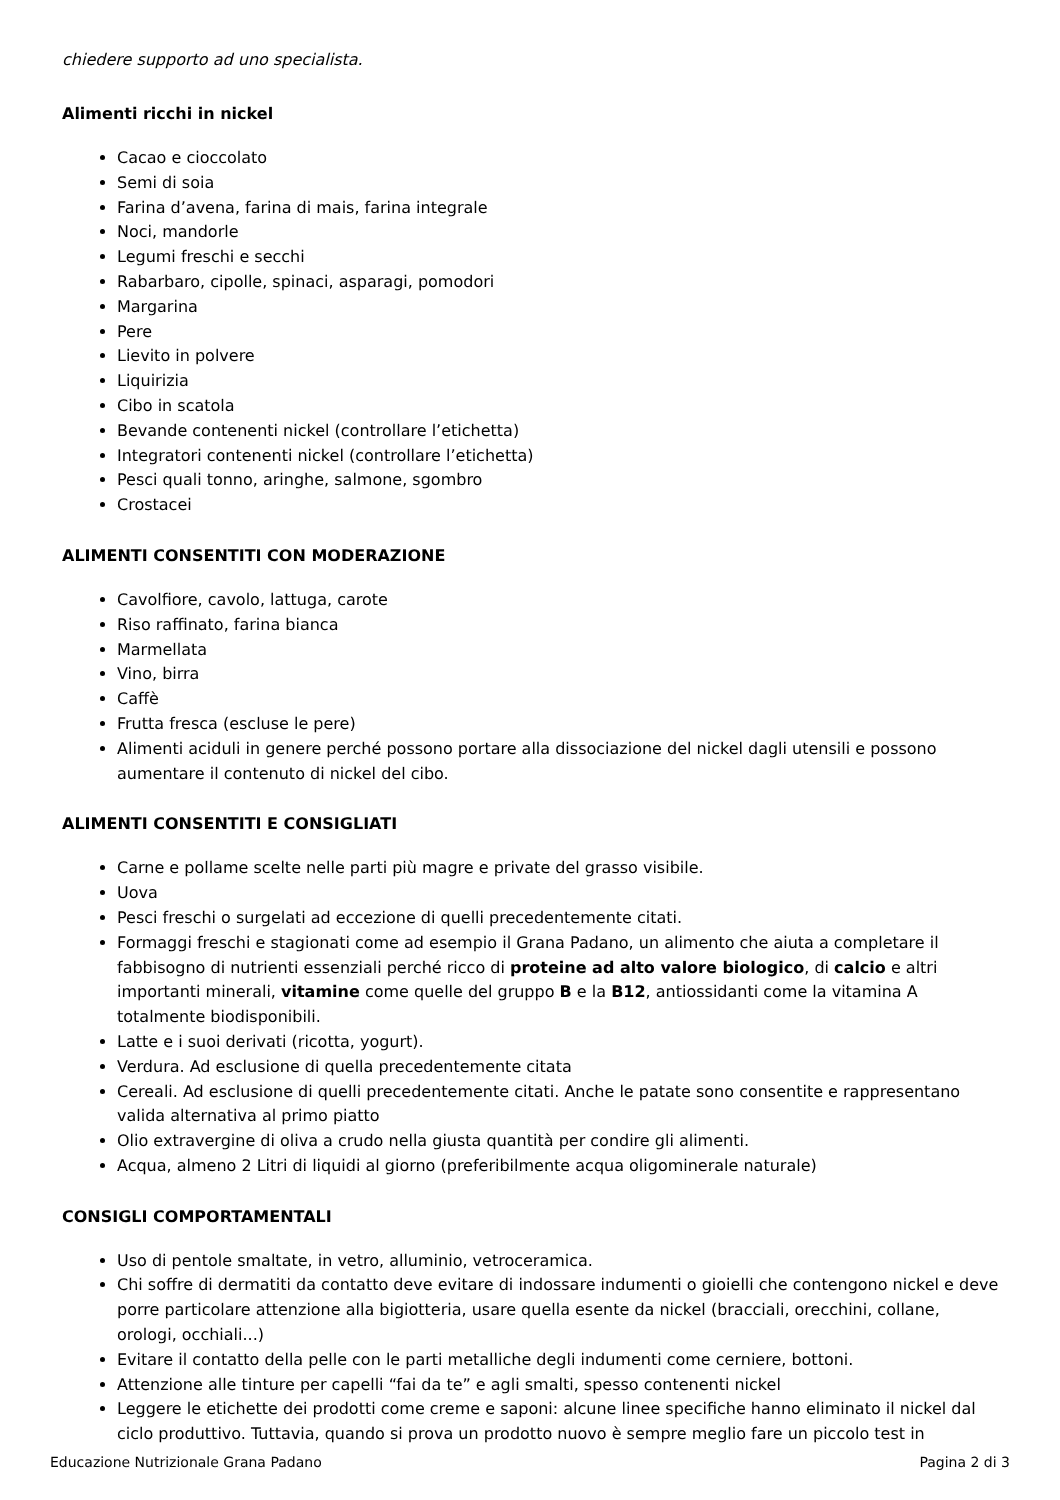chiedere supporto ad uno specialista.
Alimenti ricchi in nickel
Cacao e cioccolato
Semi di soia
Farina d’avena, farina di mais, farina integrale
Noci, mandorle
Legumi freschi e secchi
Rabarbaro, cipolle, spinaci, asparagi, pomodori
Margarina
Pere
Lievito in polvere
Liquirizia
Cibo in scatola
Bevande contenenti nickel (controllare l’etichetta)
Integratori contenenti nickel (controllare l’etichetta)
Pesci quali tonno, aringhe, salmone, sgombro
Crostacei
ALIMENTI CONSENTITI CON MODERAZIONE
Cavolfiore, cavolo, lattuga, carote
Riso raffinato, farina bianca
Marmellata
Vino, birra
Caffè
Frutta fresca (escluse le pere)
Alimenti aciduli in genere perché possono portare alla dissociazione del nickel dagli utensili e possono aumentare il contenuto di nickel del cibo.
ALIMENTI CONSENTITI E CONSIGLIATI
Carne e pollame scelte nelle parti più magre e private del grasso visibile.
Uova
Pesci freschi o surgelati ad eccezione di quelli precedentemente citati.
Formaggi freschi e stagionati come ad esempio il Grana Padano, un alimento che aiuta a completare il fabbisogno di nutrienti essenziali perché ricco di proteine ad alto valore biologico, di calcio e altri importanti minerali, vitamine come quelle del gruppo B e la B12, antiossidanti come la vitamina A totalmente biodisponibili.
Latte e i suoi derivati (ricotta, yogurt).
Verdura. Ad esclusione di quella precedentemente citata
Cereali. Ad esclusione di quelli precedentemente citati. Anche le patate sono consentite e rappresentano valida alternativa al primo piatto
Olio extravergine di oliva a crudo nella giusta quantità per condire gli alimenti.
Acqua, almeno 2 Litri di liquidi al giorno (preferibilmente acqua oligominerale naturale)
CONSIGLI COMPORTAMENTALI
Uso di pentole smaltate, in vetro, alluminio, vetroceramica.
Chi soffre di dermatiti da contatto deve evitare di indossare indumenti o gioielli che contengono nickel e deve porre particolare attenzione alla bigiotteria, usare quella esente da nickel (bracciali, orecchini, collane, orologi, occhiali...)
Evitare il contatto della pelle con le parti metalliche degli indumenti come cerniere, bottoni.
Attenzione alle tinture per capelli “fai da te” e agli smalti, spesso contenenti nickel
Leggere le etichette dei prodotti come creme e saponi: alcune linee specifiche hanno eliminato il nickel dal ciclo produttivo. Tuttavia, quando si prova un prodotto nuovo è sempre meglio fare un piccolo test in
Educazione Nutrizionale Grana Padano Pagina 2 di 3